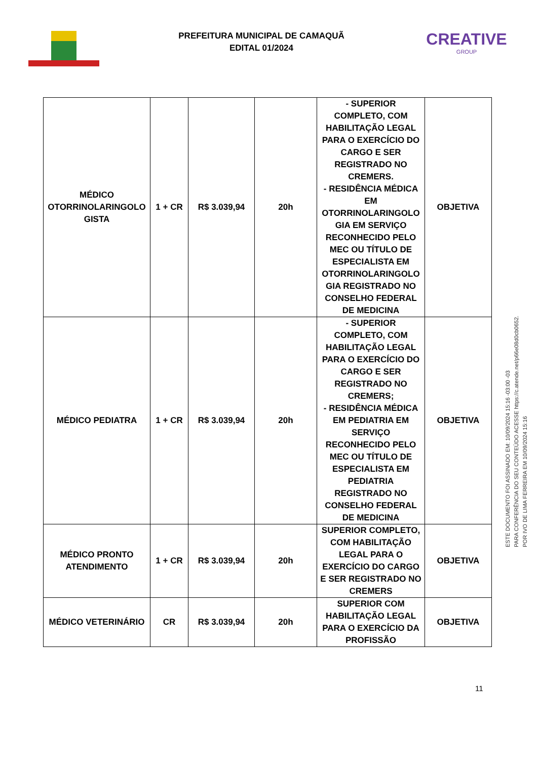PREFEITURA MUNICIPAL DE CAMAQUÃ
EDITAL 01/2024
CREATIVE
GROUP
| MÉDICO OTORRINOLARINGOLO GISTA | 1 + CR | R$ 3.039,94 | 20h | - SUPERIOR COMPLETO, COM HABILITAÇÃO LEGAL PARA O EXERCÍCIO DO CARGO E SER REGISTRADO NO CREMERS. - RESIDÊNCIA MÉDICA EM OTORRINOLARINGOLO GIA EM SERVIÇO RECONHECIDO PELO MEC OU TÍTULO DE ESPECIALISTA EM OTORRINOLARINGOLO GIA REGISTRADO NO CONSELHO FEDERAL DE MEDICINA | OBJETIVA |
| MÉDICO PEDIATRA | 1 + CR | R$ 3.039,94 | 20h | - SUPERIOR COMPLETO, COM HABILITAÇÃO LEGAL PARA O EXERCÍCIO DO CARGO E SER REGISTRADO NO CREMERS; - RESIDÊNCIA MÉDICA EM PEDIATRIA EM SERVIÇO RECONHECIDO PELO MEC OU TÍTULO DE ESPECIALISTA EM PEDIATRIA REGISTRADO NO CONSELHO FEDERAL DE MEDICINA | OBJETIVA |
| MÉDICO PRONTO ATENDIMENTO | 1 + CR | R$ 3.039,94 | 20h | SUPERIOR COMPLETO, COM HABILITAÇÃO LEGAL PARA O EXERCÍCIO DO CARGO E SER REGISTRADO NO CREMERS | OBJETIVA |
| MÉDICO VETERINÁRIO | CR | R$ 3.039,94 | 20h | SUPERIOR COM HABILITAÇÃO LEGAL PARA O EXERCÍCIO DA PROFISSÃO | OBJETIVA |
ESTE DOCUMENTO FOI ASSINADO EM: 10/09/2024 15:16 -03:00 -03
PARA CONFERÊNCIA DO SEU CONTEÚDO ACESSE https://c.atende.net/p66e08d0cb0652.
POR IVO DE LIMA FERREIRA EM 10/09/2024 15:16
11